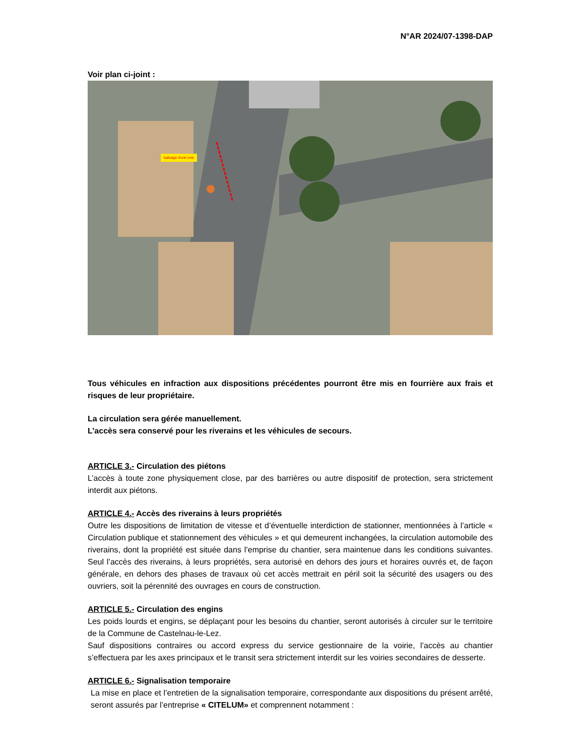N°AR 2024/07-1398-DAP
Voir plan ci-joint :
balisage d'une voie
Tous véhicules en infraction aux dispositions précédentes pourront être mis en fourrière aux frais et risques de leur propriétaire.
La circulation sera gérée manuellement.
L’accès sera conservé pour les riverains et les véhicules de secours.
ARTICLE 3.- Circulation des piétons
L’accès à toute zone physiquement close, par des barrières ou autre dispositif de protection, sera strictement interdit aux piétons.
ARTICLE 4.- Accès des riverains à leurs propriétés
Outre les dispositions de limitation de vitesse et d’éventuelle interdiction de stationner, mentionnées à l’article « Circulation publique et stationnement des véhicules » et qui demeurent inchangées, la circulation automobile des riverains, dont la propriété est située dans l’emprise du chantier, sera maintenue dans les conditions suivantes. Seul l’accès des riverains, à leurs propriétés, sera autorisé en dehors des jours et horaires ouvrés et, de façon générale, en dehors des phases de travaux où cet accès mettrait en péril soit la sécurité des usagers ou des ouvriers, soit la pérennité des ouvrages en cours de construction.
ARTICLE 5.- Circulation des engins
Les poids lourds et engins, se déplaçant pour les besoins du chantier, seront autorisés à circuler sur le territoire de la Commune de Castelnau-le-Lez.
Sauf dispositions contraires ou accord express du service gestionnaire de la voirie, l’accès au chantier s’effectuera par les axes principaux et le transit sera strictement interdit sur les voiries secondaires de desserte.
ARTICLE 6.- Signalisation temporaire
La mise en place et l’entretien de la signalisation temporaire, correspondante aux dispositions du présent arrêté, seront assurés par l’entreprise « CITELUM» et comprennent notamment :